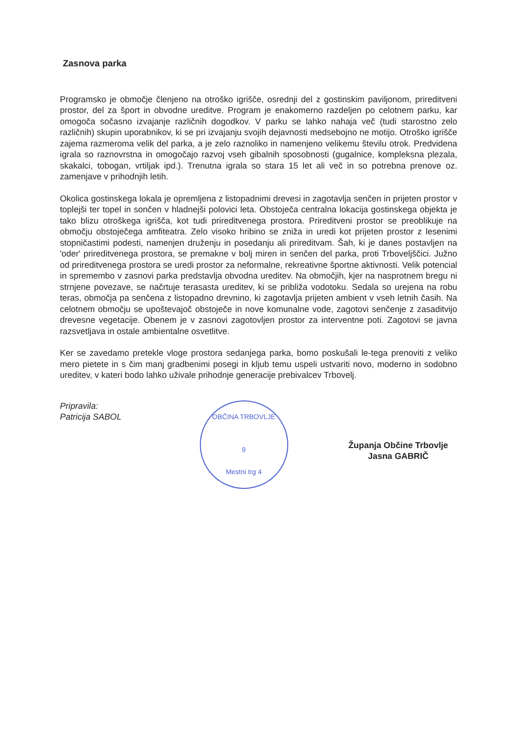Zasnova parka
Programsko je območje členjeno na otroško igrišče, osrednji del z gostinskim paviljonom, prireditveni prostor, del za šport in obvodne ureditve. Program je enakomerno razdeljen po celotnem parku, kar omogoča sočasno izvajanje različnih dogodkov. V parku se lahko nahaja več (tudi starostno zelo različnih) skupin uporabnikov, ki se pri izvajanju svojih dejavnosti medsebojno ne motijo. Otroško igrišče zajema razmeroma velik del parka, a je zelo raznoliko in namenjeno velikemu številu otrok. Predvidena igrala so raznovrstna in omogočajo razvoj vseh gibalnih sposobnosti (gugalnice, kompleksna plezala, skakalci, tobogan, vrtiljak ipd.). Trenutna igrala so stara 15 let ali več in so potrebna prenove oz. zamenjave v prihodnjih letih.
Okolica gostinskega lokala je opremljena z listopadnimi drevesi in zagotavlja senčen in prijeten prostor v toplejši ter topel in sončen v hladnejši polovici leta. Obstoječa centralna lokacija gostinskega objekta je tako blizu otroškega igrišča, kot tudi prireditvenega prostora. Prireditveni prostor se preoblikuje na območju obstoječega amfiteatra. Zelo visoko hribino se zniža in uredi kot prijeten prostor z lesenimi stopničastimi podesti, namenjen druženju in posedanju ali prireditvam. Šah, ki je danes postavljen na 'oder' prireditvenega prostora, se premakne v bolj miren in senčen del parka, proti Trboveljščici. Južno od prireditvenega prostora se uredi prostor za neformalne, rekreativne športne aktivnosti. Velik potencial in spremembo v zasnovi parka predstavlja obvodna ureditev. Na območjih, kjer na nasprotnem bregu ni strnjene povezave, se načrtuje terasasta ureditev, ki se približa vodotoku. Sedala so urejena na robu teras, območja pa senčena z listopadno drevnino, ki zagotavlja prijeten ambient v vseh letnih časih. Na celotnem območju se upoštevajoč obstoječe in nove komunalne vode, zagotovi senčenje z zasaditvijo drevesne vegetacije. Obenem je v zasnovi zagotovljen prostor za interventne poti. Zagotovi se javna razsvetljava in ostale ambientalne osvetlitve.
Ker se zavedamo pretekle vloge prostora sedanjega parka, bomo poskušali le-tega prenoviti z veliko mero pietete in s čim manj gradbenimi posegi in kljub temu uspeli ustvariti novo, moderno in sodobno ureditev, v kateri bodo lahko uživale prihodnje generacije prebivalcev Trbovelj.
Pripravila:
Patricija SABOL
OBČINA TRBOVLJE
9
Mestni trg 4
Županja Občine Trbovlje
Jasna GABRIČ